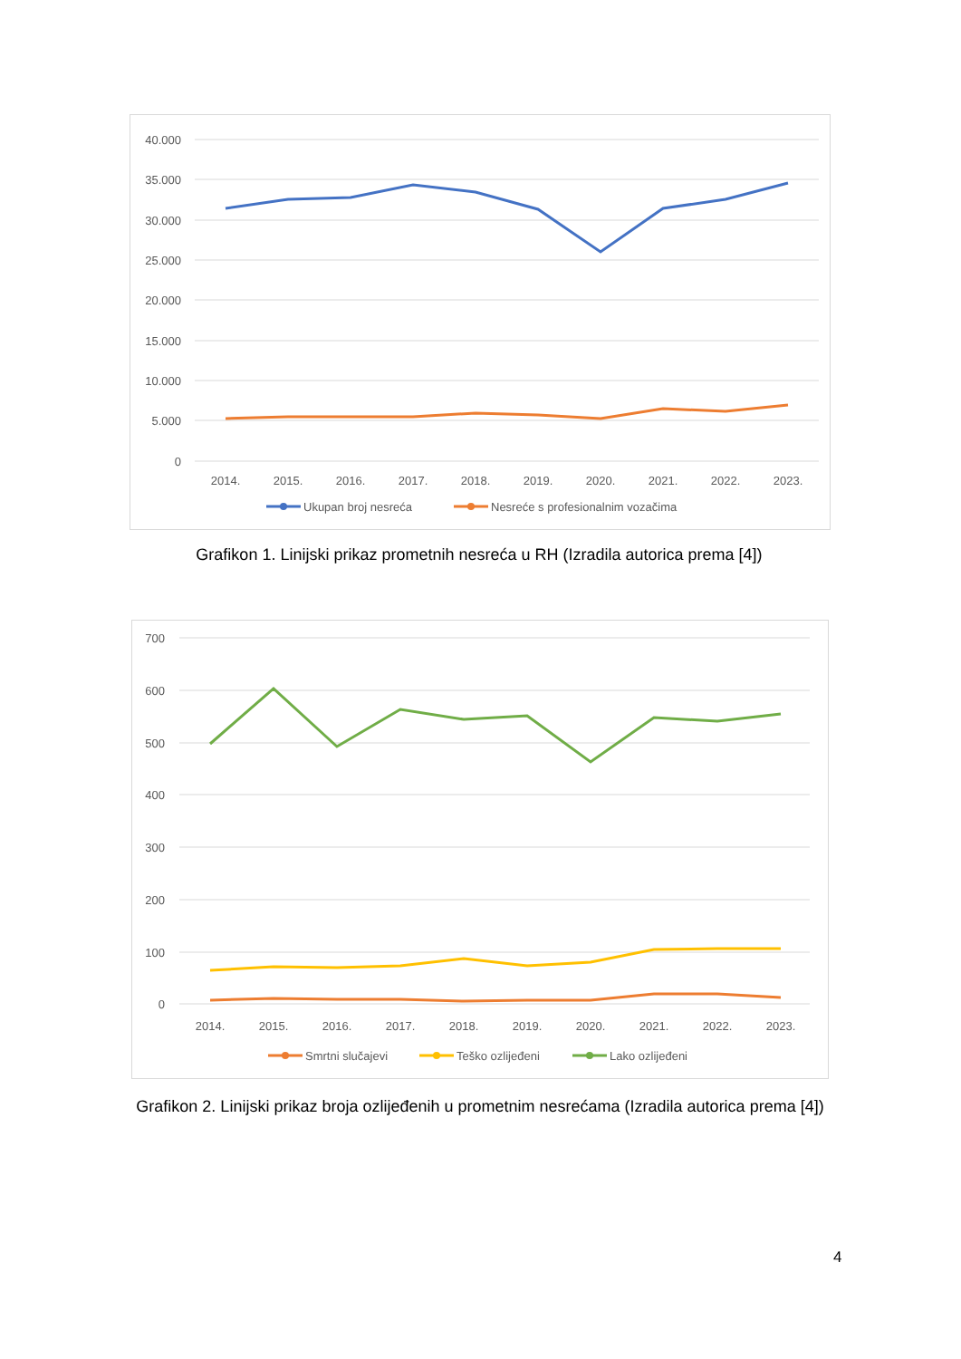40.000
35.000
30.000
25.000
20.000
15.000
10.000
5.000
0
2014.
2015.
2016.
2017.
2018.
2019.
2020.
2021.
2022.
2023.
Ukupan broj nesreća
Nesreće s profesionalnim vozačima
Grafikon 1. Linijski prikaz prometnih nesreća u RH (Izradila autorica prema [4])
700
600
500
400
300
200
100
0
2014.
2015.
2016.
2017.
2018.
2019.
2020.
2021.
2022.
2023.
Smrtni slučajevi
Teško ozlijeđeni
Lako ozlijeđeni
Grafikon 2. Linijski prikaz broja ozlijeđenih u prometnim nesrećama (Izradila autorica prema [4])
4